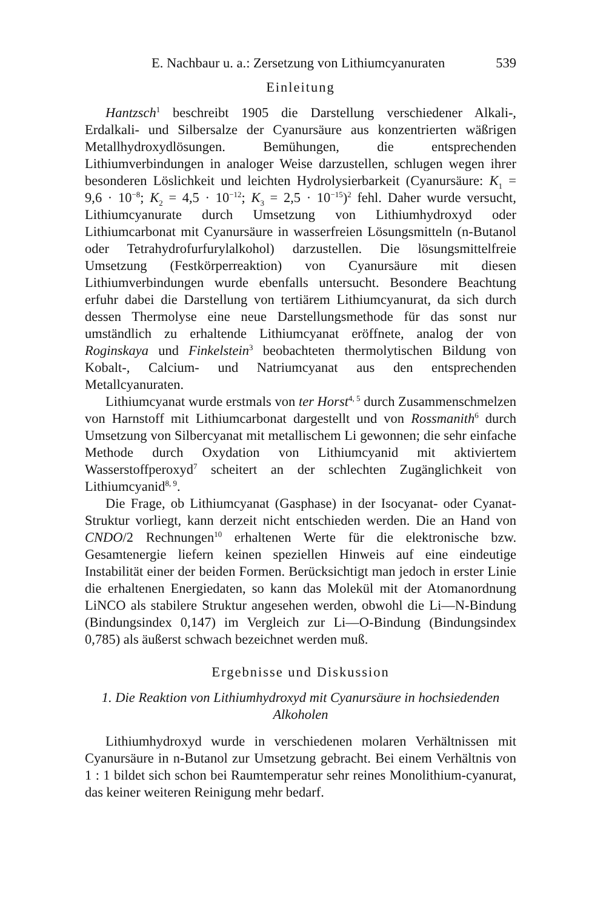E. Nachbaur u. a.: Zersetzung von Lithiumcyanuraten 539
Einleitung
Hantzsch<sup>1</sup> beschreibt 1905 die Darstellung verschiedener Alkali-, Erdalkali- und Silbersalze der Cyanursäure aus konzentrierten wäßrigen Metallhydroxydlösungen. Bemühungen, die entsprechenden Lithiumverbindungen in analoger Weise darzustellen, schlugen wegen ihrer besonderen Löslichkeit und leichten Hydrolysierbarkeit (Cyanursäure: K<sub>1</sub> = 9,6 · 10<sup>−8</sup>; K<sub>2</sub> = 4,5 · 10<sup>−12</sup>; K<sub>3</sub> = 2,5 · 10<sup>−15</sup>)<sup>2</sup> fehl. Daher wurde versucht, Lithiumcyanurate durch Umsetzung von Lithiumhydroxyd oder Lithiumcarbonat mit Cyanursäure in wasserfreien Lösungsmitteln (n-Butanol oder Tetrahydrofurfurylalkohol) darzustellen. Die lösungsmittelfreie Umsetzung (Festkörperreaktion) von Cyanursäure mit diesen Lithiumverbindungen wurde ebenfalls untersucht. Besondere Beachtung erfuhr dabei die Darstellung von tertiärem Lithiumcyanurat, da sich durch dessen Thermolyse eine neue Darstellungsmethode für das sonst nur umständlich zu erhaltende Lithiumcyanat eröffnete, analog der von Roginskaya und Finkelstein<sup>3</sup> beobachteten thermolytischen Bildung von Kobalt-, Calcium- und Natriumcyanat aus den entsprechenden Metallcyanuraten.
Lithiumcyanat wurde erstmals von ter Horst<sup>4, 5</sup> durch Zusammenschmelzen von Harnstoff mit Lithiumcarbonat dargestellt und von Rossmanith<sup>6</sup> durch Umsetzung von Silbercyanat mit metallischem Li gewonnen; die sehr einfache Methode durch Oxydation von Lithiumcyanid mit aktiviertem Wasserstoffperoxyd<sup>7</sup> scheitert an der schlechten Zugänglichkeit von Lithiumcyanid<sup>8, 9</sup>.
Die Frage, ob Lithiumcyanat (Gasphase) in der Isocyanat- oder Cyanat-Struktur vorliegt, kann derzeit nicht entschieden werden. Die an Hand von CNDO/2 Rechnungen<sup>10</sup> erhaltenen Werte für die elektronische bzw. Gesamtenergie liefern keinen speziellen Hinweis auf eine eindeutige Instabilität einer der beiden Formen. Berücksichtigt man jedoch in erster Linie die erhaltenen Energiedaten, so kann das Molekül mit der Atomanordnung LiNCO als stabilere Struktur angesehen werden, obwohl die Li—N-Bindung (Bindungsindex 0,147) im Vergleich zur Li—O-Bindung (Bindungsindex 0,785) als äußerst schwach bezeichnet werden muß.
Ergebnisse und Diskussion
1. Die Reaktion von Lithiumhydroxyd mit Cyanursäure in hochsiedenden Alkoholen
Lithiumhydroxyd wurde in verschiedenen molaren Verhältnissen mit Cyanursäure in n-Butanol zur Umsetzung gebracht. Bei einem Verhältnis von 1 : 1 bildet sich schon bei Raumtemperatur sehr reines Monolithium-cyanurat, das keiner weiteren Reinigung mehr bedarf.